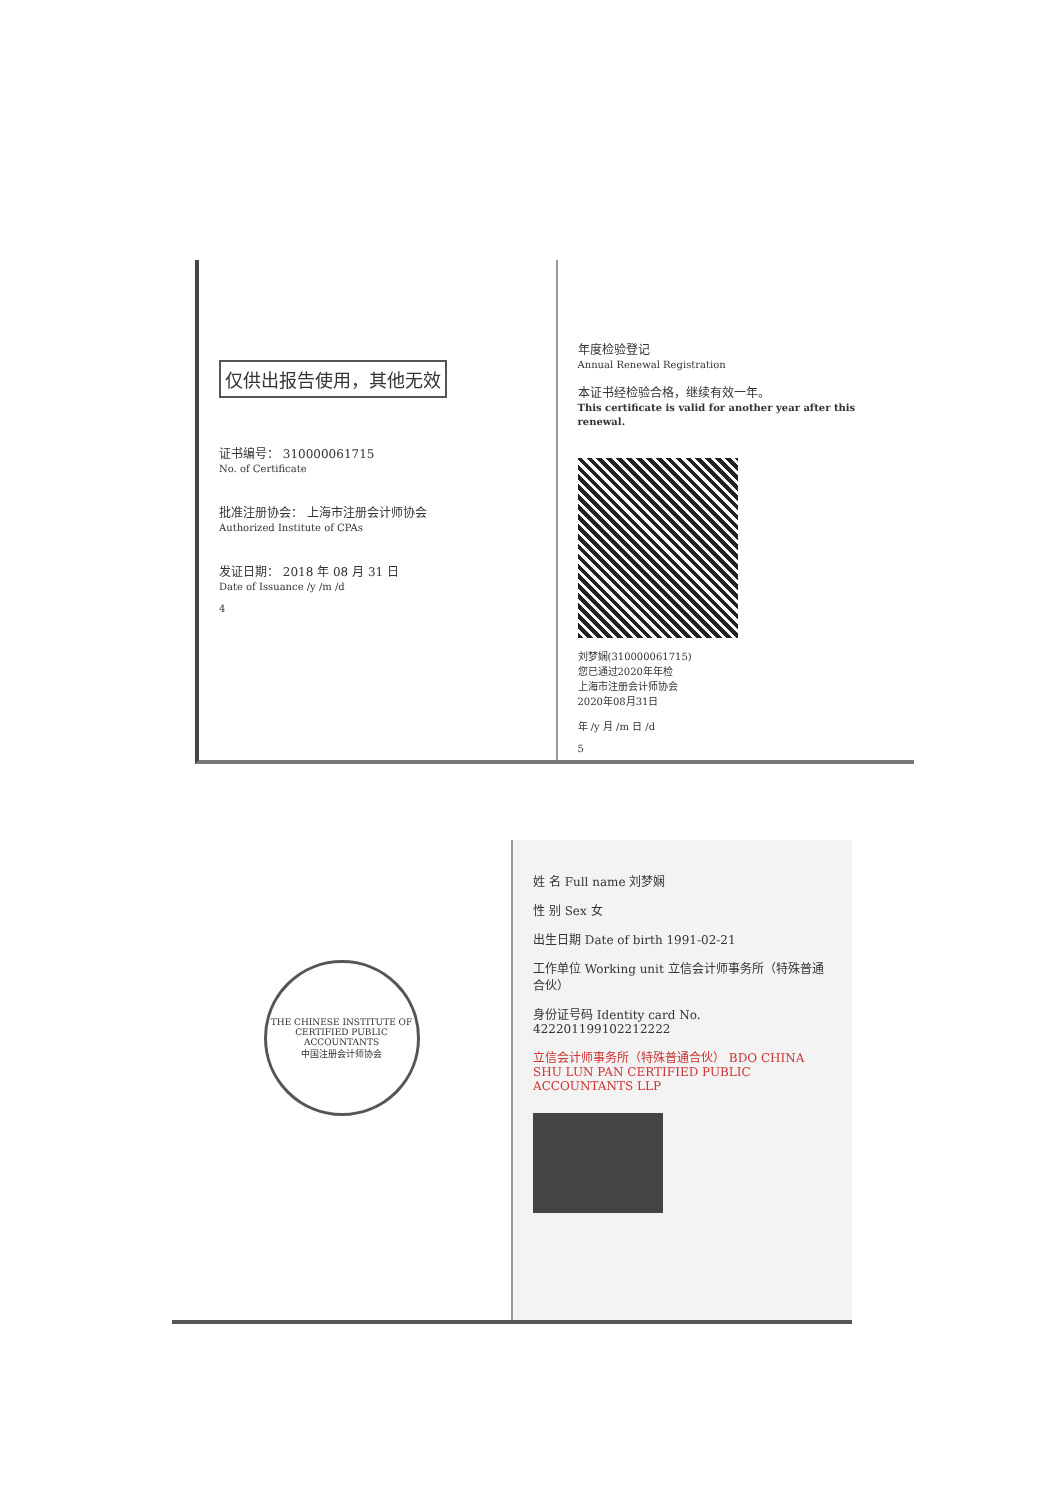仅供出报告使用，其他无效
证书编号： 310000061715
No. of Certificate
批准注册协会： 上海市注册会计师协会
Authorized Institute of CPAs
发证日期： 2018 年 08 月 31 日
Date of Issuance /y /m /d
4
年度检验登记
Annual Renewal Registration
本证书经检验合格，继续有效一年。
This certificate is valid for another year after this renewal.
刘梦娴(310000061715)
您已通过2020年年检
上海市注册会计师协会
2020年08月31日
年 /y 月 /m 日 /d
5
THE CHINESE INSTITUTE OF CERTIFIED PUBLIC ACCOUNTANTS
中国注册会计师协会
姓 名 Full name 刘梦娴
性 别 Sex 女
出生日期 Date of birth 1991-02-21
工作单位 Working unit 立信会计师事务所（特殊普通合伙）
身份证号码 Identity card No. 422201199102212222
立信会计师事务所（特殊普通合伙） BDO CHINA SHU LUN PAN CERTIFIED PUBLIC ACCOUNTANTS LLP